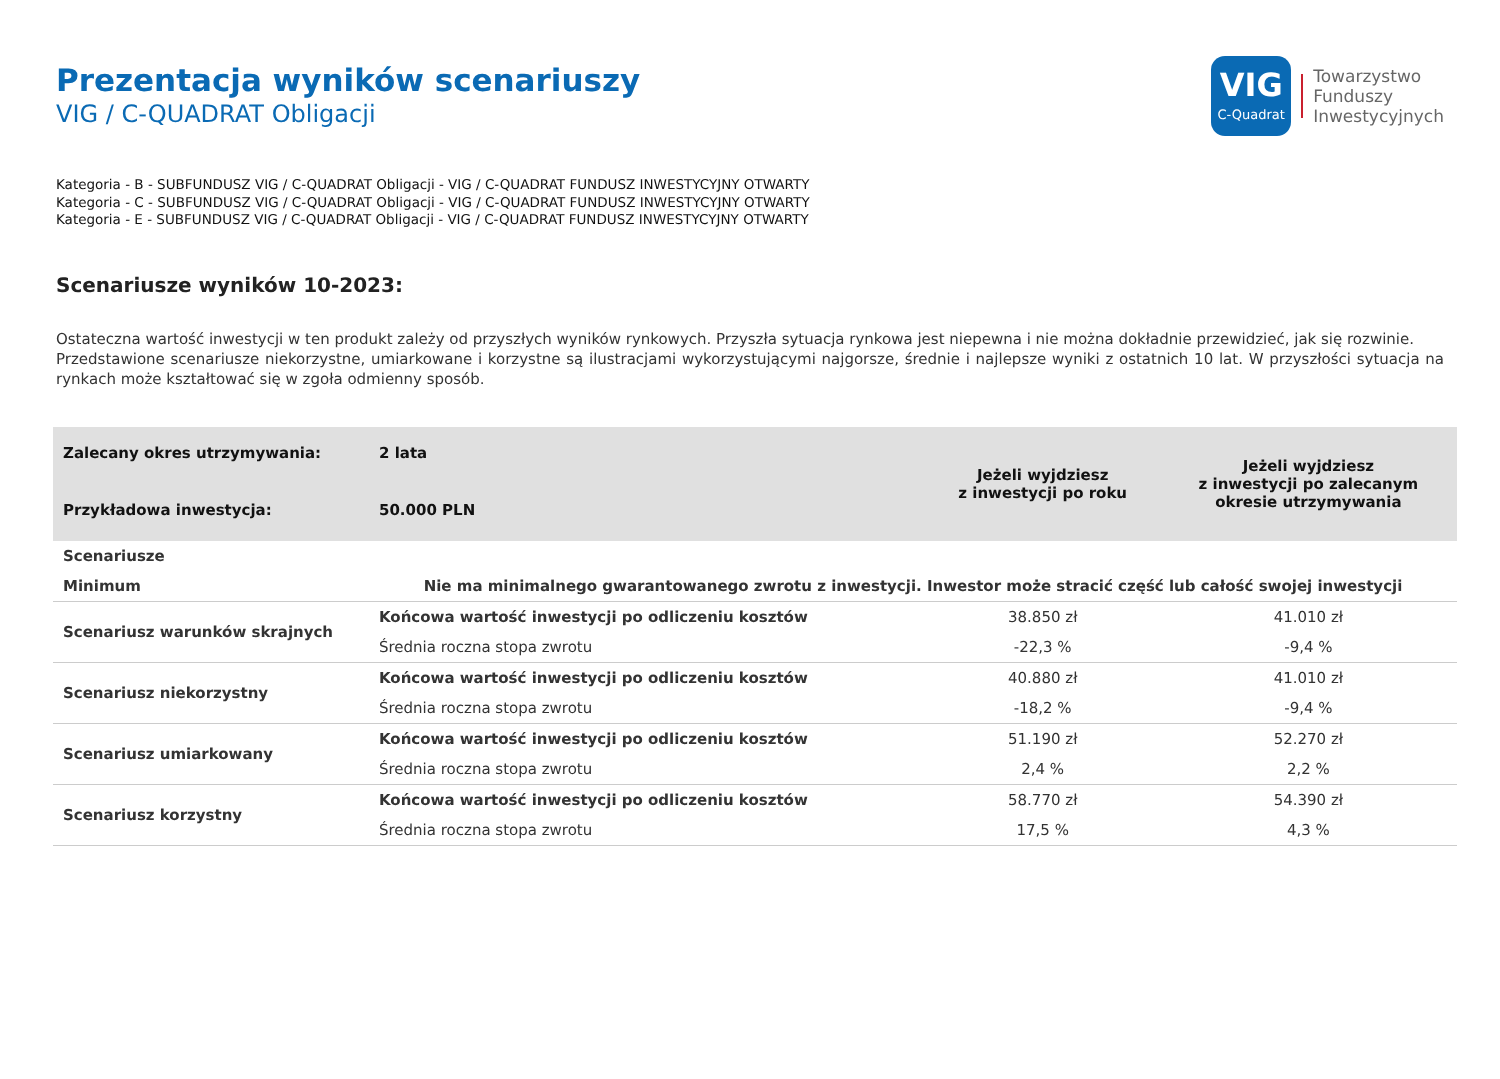Prezentacja wyników scenariuszy
VIG / C-QUADRAT Obligacji
VIG
C-Quadrat
Towarzystwo
Funduszy
Inwestycyjnych
Kategoria - B - SUBFUNDUSZ VIG / C-QUADRAT Obligacji - VIG / C-QUADRAT FUNDUSZ INWESTYCYJNY OTWARTY
Kategoria - C - SUBFUNDUSZ VIG / C-QUADRAT Obligacji - VIG / C-QUADRAT FUNDUSZ INWESTYCYJNY OTWARTY
Kategoria - E - SUBFUNDUSZ VIG / C-QUADRAT Obligacji - VIG / C-QUADRAT FUNDUSZ INWESTYCYJNY OTWARTY
Scenariusze wyników 10-2023:
Ostateczna wartość inwestycji w ten produkt zależy od przyszłych wyników rynkowych. Przyszła sytuacja rynkowa jest niepewna i nie można dokładnie przewidzieć, jak się rozwinie.
Przedstawione scenariusze niekorzystne, umiarkowane i korzystne są ilustracjami wykorzystującymi najgorsze, średnie i najlepsze wyniki z ostatnich 10 lat. W przyszłości sytuacja na rynkach może kształtować się w zgoła odmienny sposób.
| Zalecany okres utrzymywania: | 2 lata | Jeżeli wyjdziesz z inwestycji po roku | Jeżeli wyjdziesz z inwestycji po zalecanym okresie utrzymywania |
| Przykładowa inwestycja: | 50.000 PLN | | |
| Scenariusze | | | |
| Minimum | Nie ma minimalnego gwarantowanego zwrotu z inwestycji. Inwestor może stracić część lub całość swojej inwestycji | | |
| Scenariusz warunków skrajnych | Końcowa wartość inwestycji po odliczeniu kosztów | 38.850 zł | 41.010 zł |
| | Średnia roczna stopa zwrotu | -22,3 % | -9,4 % |
| Scenariusz niekorzystny | Końcowa wartość inwestycji po odliczeniu kosztów | 40.880 zł | 41.010 zł |
| | Średnia roczna stopa zwrotu | -18,2 % | -9,4 % |
| Scenariusz umiarkowany | Końcowa wartość inwestycji po odliczeniu kosztów | 51.190 zł | 52.270 zł |
| | Średnia roczna stopa zwrotu | 2,4 % | 2,2 % |
| Scenariusz korzystny | Końcowa wartość inwestycji po odliczeniu kosztów | 58.770 zł | 54.390 zł |
| | Średnia roczna stopa zwrotu | 17,5 % | 4,3 % |